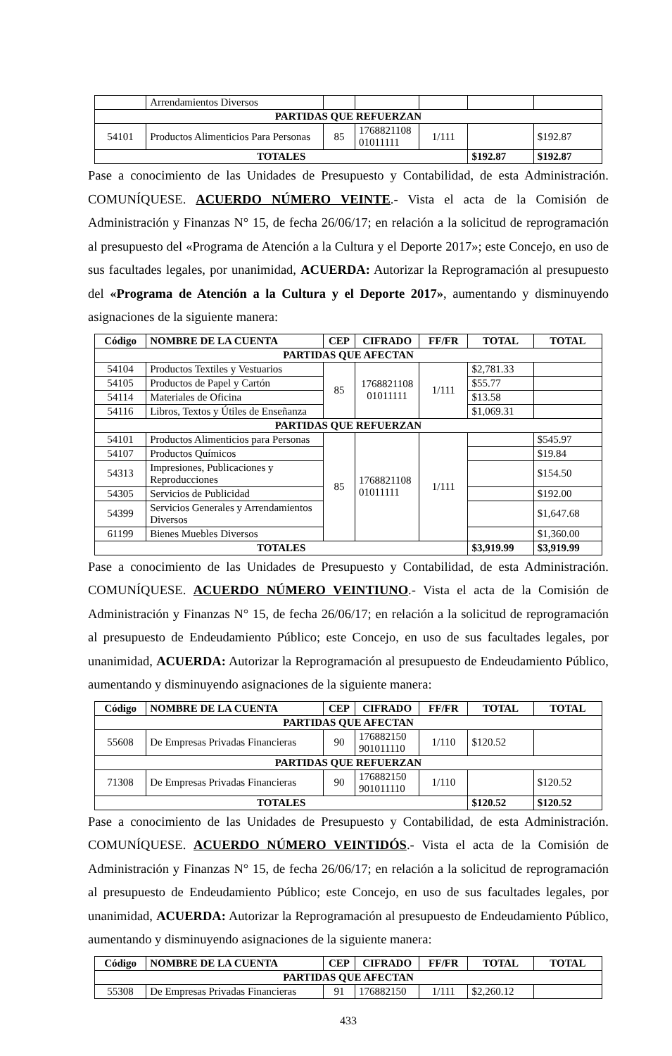| | Arrendamientos Diversos | | | | | |
| PARTIDAS QUE REFUERZAN | | | | | | |
| 54101 | Productos Alimenticios Para Personas | 85 | 1768821108 01011111 | 1/111 | | $192.87 |
| TOTALES | | | | | $192.87 | $192.87 |
Pase a conocimiento de las Unidades de Presupuesto y Contabilidad, de esta Administración. COMUNÍQUESE. ACUERDO NÚMERO VEINTE.- Vista el acta de la Comisión de Administración y Finanzas N° 15, de fecha 26/06/17; en relación a la solicitud de reprogramación al presupuesto del «Programa de Atención a la Cultura y el Deporte 2017»; este Concejo, en uso de sus facultades legales, por unanimidad, ACUERDA: Autorizar la Reprogramación al presupuesto del «Programa de Atención a la Cultura y el Deporte 2017», aumentando y disminuyendo asignaciones de la siguiente manera:
| Código | NOMBRE DE LA CUENTA | CEP | CIFRADO | FF/FR | TOTAL | TOTAL |
| --- | --- | --- | --- | --- | --- | --- |
| PARTIDAS QUE AFECTAN | | | | | | |
| 54104 | Productos Textiles y Vestuarios | 85 | 1768821108 01011111 | 1/111 | $2,781.33 | |
| 54105 | Productos de Papel y Cartón | | | | $55.77 | |
| 54114 | Materiales de Oficina | | | | $13.58 | |
| 54116 | Libros, Textos y Útiles de Enseñanza | | | | $1,069.31 | |
| PARTIDAS QUE REFUERZAN | | | | | | |
| 54101 | Productos Alimenticios para Personas | 85 | 1768821108 01011111 | 1/111 | | $545.97 |
| 54107 | Productos Químicos | | | | | $19.84 |
| 54313 | Impresiones, Publicaciones y Reproducciones | | | | | $154.50 |
| 54305 | Servicios de Publicidad | | | | | $192.00 |
| 54399 | Servicios Generales y Arrendamientos Diversos | | | | | $1,647.68 |
| 61199 | Bienes Muebles Diversos | | | | | $1,360.00 |
| TOTALES | | | | | $3,919.99 | $3,919.99 |
Pase a conocimiento de las Unidades de Presupuesto y Contabilidad, de esta Administración. COMUNÍQUESE. ACUERDO NÚMERO VEINTIUNO.- Vista el acta de la Comisión de Administración y Finanzas N° 15, de fecha 26/06/17; en relación a la solicitud de reprogramación al presupuesto de Endeudamiento Público; este Concejo, en uso de sus facultades legales, por unanimidad, ACUERDA: Autorizar la Reprogramación al presupuesto de Endeudamiento Público, aumentando y disminuyendo asignaciones de la siguiente manera:
| Código | NOMBRE DE LA CUENTA | CEP | CIFRADO | FF/FR | TOTAL | TOTAL |
| --- | --- | --- | --- | --- | --- | --- |
| PARTIDAS QUE AFECTAN | | | | | | |
| 55608 | De Empresas Privadas Financieras | 90 | 176882150 901011110 | 1/110 | $120.52 | |
| PARTIDAS QUE REFUERZAN | | | | | | |
| 71308 | De Empresas Privadas Financieras | 90 | 176882150 901011110 | 1/110 | | $120.52 |
| TOTALES | | | | | $120.52 | $120.52 |
Pase a conocimiento de las Unidades de Presupuesto y Contabilidad, de esta Administración. COMUNÍQUESE. ACUERDO NÚMERO VEINTIDÓS.- Vista el acta de la Comisión de Administración y Finanzas N° 15, de fecha 26/06/17; en relación a la solicitud de reprogramación al presupuesto de Endeudamiento Público; este Concejo, en uso de sus facultades legales, por unanimidad, ACUERDA: Autorizar la Reprogramación al presupuesto de Endeudamiento Público, aumentando y disminuyendo asignaciones de la siguiente manera:
| Código | NOMBRE DE LA CUENTA | CEP | CIFRADO | FF/FR | TOTAL | TOTAL |
| --- | --- | --- | --- | --- | --- | --- |
| PARTIDAS QUE AFECTAN | | | | | | |
| 55308 | De Empresas Privadas Financieras | 91 | 176882150 | 1/111 | $2,260.12 | |
433